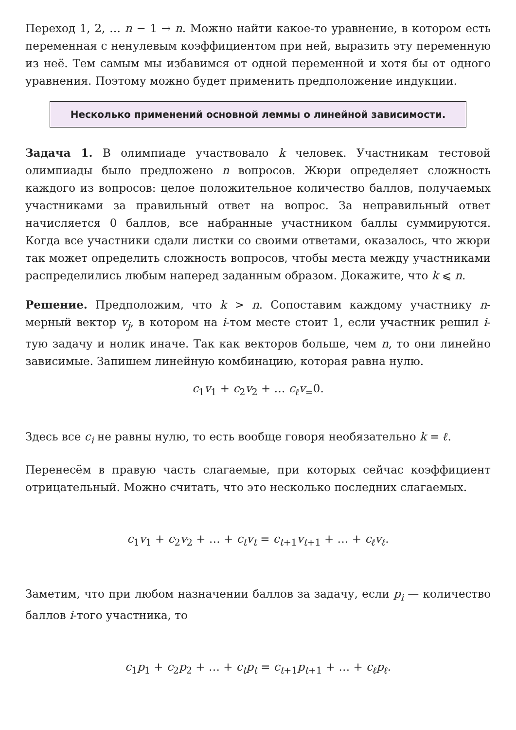Переход 1, 2, … n − 1 → n. Можно найти какое-то уравнение, в котором есть переменная с ненулевым коэффициентом при ней, выразить эту переменную из неё. Тем самым мы избавимся от одной переменной и хотя бы от одного уравнения. Поэтому можно будет применить предположение индукции.
Несколько применений основной леммы о линейной зависимости.
Задача 1. В олимпиаде участвовало k человек. Участникам тестовой олимпиады было предложено n вопросов. Жюри определяет сложность каждого из вопросов: целое положительное количество баллов, получаемых участниками за правильный ответ на вопрос. За неправильный ответ начисляется 0 баллов, все набранные участником баллы суммируются. Когда все участники сдали листки со своими ответами, оказалось, что жюри так может определить сложность вопросов, чтобы места между участниками распределились любым наперед заданным образом. Докажите, что k ⩽ n.
Решение. Предположим, что k > n. Сопоставим каждому участнику n-мерный вектор v<sub>j</sub>, в котором на i-том месте стоит 1, если участник решил i-тую задачу и нолик иначе. Так как векторов больше, чем n, то они линейно зависимые. Запишем линейную комбинацию, которая равна нулю.
c<sub>1</sub>v<sub>1</sub> + c<sub>2</sub>v<sub>2</sub> + … c<sub>ℓ</sub>v<sub>=</sub>0.
Здесь все c<sub>i</sub> не равны нулю, то есть вообще говоря необязательно k = ℓ.
Перенесём в правую часть слагаемые, при которых сейчас коэффициент отрицательный. Можно считать, что это несколько последних слагаемых.
c<sub>1</sub>v<sub>1</sub> + c<sub>2</sub>v<sub>2</sub> + … + c<sub>t</sub>v<sub>t</sub> = c<sub>t+1</sub>v<sub>t+1</sub> + … + c<sub>ℓ</sub>v<sub>ℓ</sub>.
Заметим, что при любом назначении баллов за задачу, если p<sub>i</sub> — количество баллов i-того участника, то
c<sub>1</sub>p<sub>1</sub> + c<sub>2</sub>p<sub>2</sub> + … + c<sub>t</sub>p<sub>t</sub> = c<sub>t+1</sub>p<sub>t+1</sub> + … + c<sub>ℓ</sub>p<sub>ℓ</sub>.